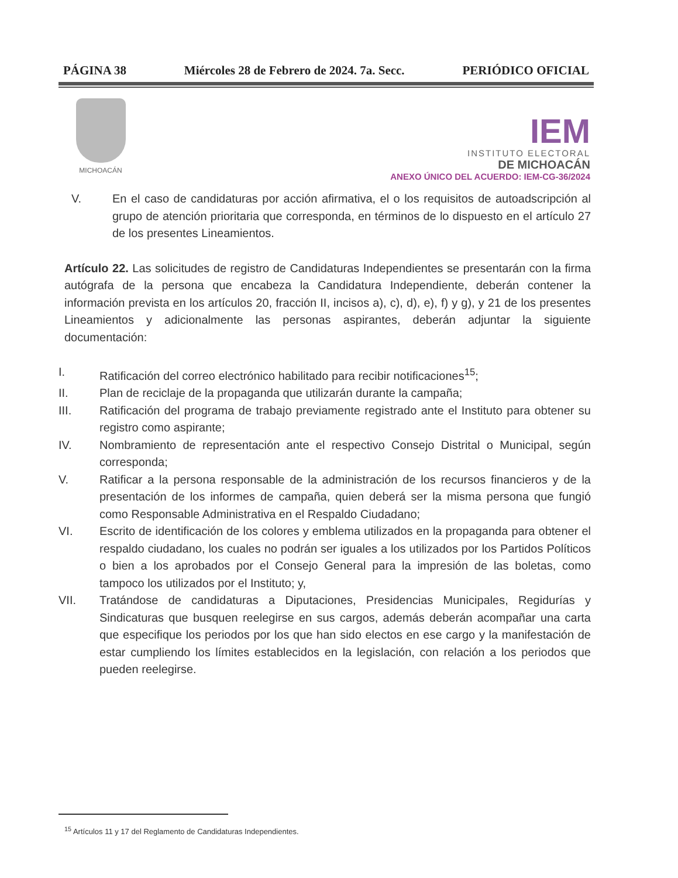PÁGINA 38 Miércoles 28 de Febrero de 2024. 7a. Secc. PERIÓDICO OFICIAL
MICHOACÁN
IEM
INSTITUTO ELECTORAL
DE MICHOACÁN
ANEXO ÚNICO DEL ACUERDO: IEM-CG-36/2024
V. En el caso de candidaturas por acción afirmativa, el o los requisitos de autoadscripción al grupo de atención prioritaria que corresponda, en términos de lo dispuesto en el artículo 27 de los presentes Lineamientos.
Artículo 22. Las solicitudes de registro de Candidaturas Independientes se presentarán con la firma autógrafa de la persona que encabeza la Candidatura Independiente, deberán contener la información prevista en los artículos 20, fracción II, incisos a), c), d), e), f) y g), y 21 de los presentes Lineamientos y adicionalmente las personas aspirantes, deberán adjuntar la siguiente documentación:
I. Ratificación del correo electrónico habilitado para recibir notificaciones<sup>15</sup>;
II. Plan de reciclaje de la propaganda que utilizarán durante la campaña;
III. Ratificación del programa de trabajo previamente registrado ante el Instituto para obtener su registro como aspirante;
IV. Nombramiento de representación ante el respectivo Consejo Distrital o Municipal, según corresponda;
V. Ratificar a la persona responsable de la administración de los recursos financieros y de la presentación de los informes de campaña, quien deberá ser la misma persona que fungió como Responsable Administrativa en el Respaldo Ciudadano;
VI. Escrito de identificación de los colores y emblema utilizados en la propaganda para obtener el respaldo ciudadano, los cuales no podrán ser iguales a los utilizados por los Partidos Políticos o bien a los aprobados por el Consejo General para la impresión de las boletas, como tampoco los utilizados por el Instituto; y,
VII. Tratándose de candidaturas a Diputaciones, Presidencias Municipales, Regidurías y Sindicaturas que busquen reelegirse en sus cargos, además deberán acompañar una carta que especifique los periodos por los que han sido electos en ese cargo y la manifestación de estar cumpliendo los límites establecidos en la legislación, con relación a los periodos que pueden reelegirse.
<sup>15</sup> Artículos 11 y 17 del Reglamento de Candidaturas Independientes.